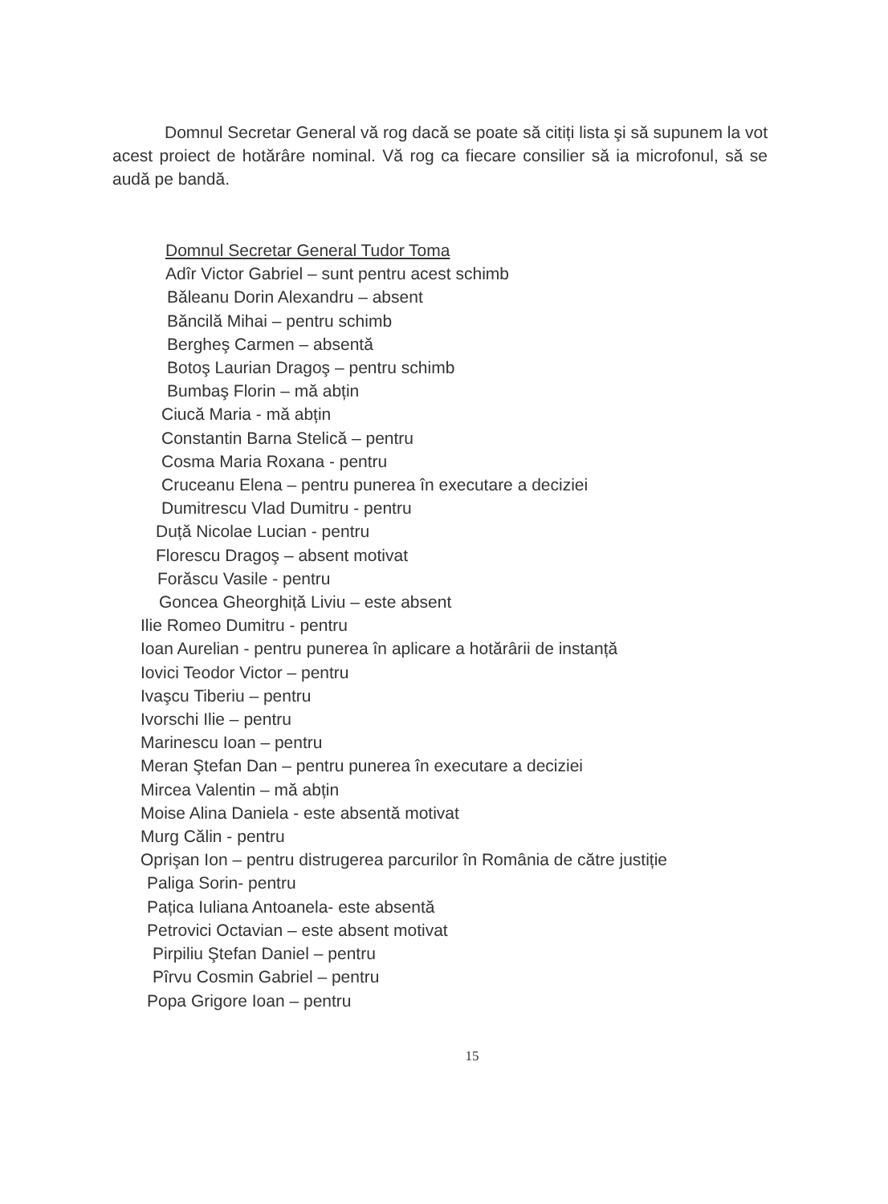Domnul Secretar General vă rog dacă se poate să citiți lista şi să supunem la vot acest proiect de hotărâre nominal. Vă rog ca fiecare consilier să ia microfonul, să se audă pe bandă.
Domnul Secretar General Tudor Toma
Adîr Victor Gabriel – sunt pentru acest schimb
Băleanu Dorin Alexandru – absent
Băncilă Mihai – pentru schimb
Bergheş Carmen – absentă
Botoş Laurian Dragoş – pentru schimb
Bumbaş Florin – mă abțin
Ciucă Maria - mă abțin
Constantin Barna Stelică – pentru
Cosma Maria Roxana - pentru
Cruceanu Elena – pentru punerea în executare a deciziei
Dumitrescu Vlad Dumitru - pentru
Duță Nicolae Lucian - pentru
Florescu Dragoş – absent motivat
Forăscu Vasile - pentru
Goncea Gheorghiță Liviu – este absent
Ilie Romeo Dumitru - pentru
Ioan Aurelian - pentru punerea în aplicare a hotărârii de instanță
Iovici Teodor Victor – pentru
Ivaşcu Tiberiu – pentru
Ivorschi Ilie – pentru
Marinescu Ioan – pentru
Meran Ştefan Dan – pentru punerea în executare a deciziei
Mircea Valentin – mă abțin
Moise Alina Daniela - este absentă motivat
Murg Călin - pentru
Oprişan Ion – pentru distrugerea parcurilor în România de către justiție
Paliga Sorin- pentru
Pațica Iuliana Antoanela- este absentă
Petrovici Octavian – este absent motivat
Pirpiliu Ştefan Daniel – pentru
Pîrvu Cosmin Gabriel – pentru
Popa Grigore Ioan – pentru
15